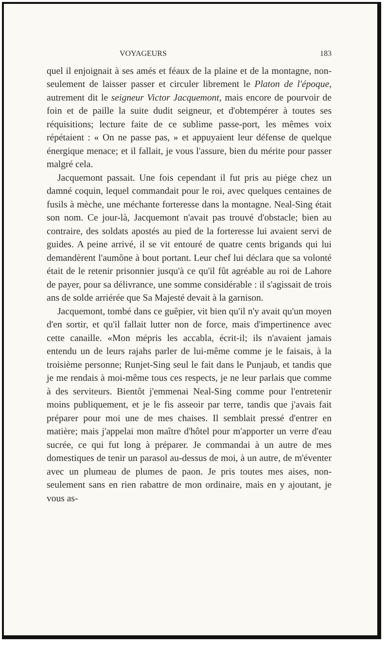VOYAGEURS 183
quel il enjoignait à ses amés et féaux de la plaine et de la montagne, non-seulement de laisser passer et circuler librement le Platon de l'époque, autrement dit le seigneur Victor Jacquemont, mais encore de pourvoir de foin et de paille la suite dudit seigneur, et d'obtempérer à toutes ses réquisitions; lecture faite de ce sublime passe-port, les mêmes voix répétaient : « On ne passe pas, » et appuyaient leur défense de quelque énergique menace; et il fallait, je vous l'assure, bien du mérite pour passer malgré cela.
Jacquemont passait. Une fois cependant il fut pris au piége chez un damné coquin, lequel commandait pour le roi, avec quelques centaines de fusils à mèche, une méchante forteresse dans la montagne. Neal-Sing était son nom. Ce jour-là, Jacquemont n'avait pas trouvé d'obstacle; bien au contraire, des soldats apostés au pied de la forteresse lui avaient servi de guides. A peine arrivé, il se vit entouré de quatre cents brigands qui lui demandèrent l'aumône à bout portant. Leur chef lui déclara que sa volonté était de le retenir prisonnier jusqu'à ce qu'il fût agréable au roi de Lahore de payer, pour sa délivrance, une somme considérable : il s'agissait de trois ans de solde arriérée que Sa Majesté devait à la garnison.
Jacquemont, tombé dans ce guêpier, vit bien qu'il n'y avait qu'un moyen d'en sortir, et qu'il fallait lutter non de force, mais d'impertinence avec cette canaille. «Mon mépris les accabla, écrit-il; ils n'avaient jamais entendu un de leurs rajahs parler de lui-même comme je le faisais, à la troisième personne; Runjet-Sing seul le fait dans le Punjaub, et tandis que je me rendais à moi-même tous ces respects, je ne leur parlais que comme à des serviteurs. Bientôt j'emmenai Neal-Sing comme pour l'entretenir moins publiquement, et je le fis asseoir par terre, tandis que j'avais fait préparer pour moi une de mes chaises. Il semblait pressé d'entrer en matière; mais j'appelai mon maître d'hôtel pour m'apporter un verre d'eau sucrée, ce qui fut long à préparer. Je commandai à un autre de mes domestiques de tenir un parasol au-dessus de moi, à un autre, de m'éventer avec un plumeau de plumes de paon. Je pris toutes mes aises, non-seulement sans en rien rabattre de mon ordinaire, mais en y ajoutant, je vous as-